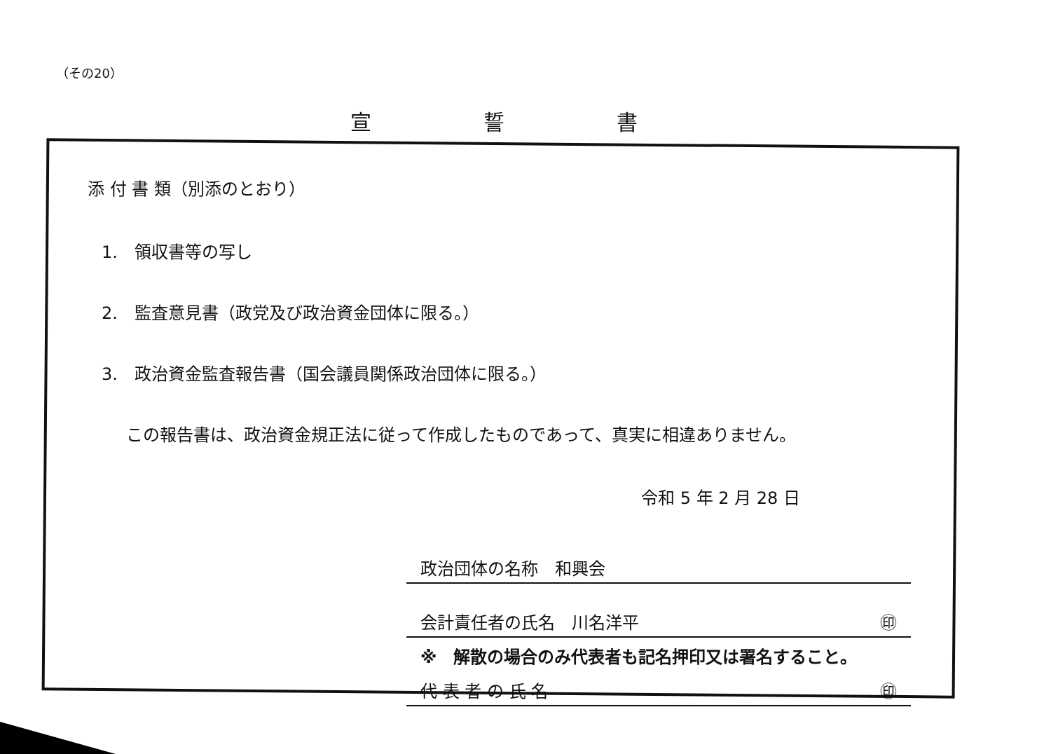（その20）
宣誓書
添 付 書 類（別添のとおり）
1.　領収書等の写し
2.　監査意見書（政党及び政治資金団体に限る。）
3.　政治資金監査報告書（国会議員関係政治団体に限る。）
この報告書は、政治資金規正法に従って作成したものであって、真実に相違ありません。
令和 5 年 2 月 28 日
政治団体の名称　和興会
会計責任者の氏名　川名洋平 ㊞
※　解散の場合のみ代表者も記名押印又は署名すること。
代 表 者 の 氏 名 ㊞